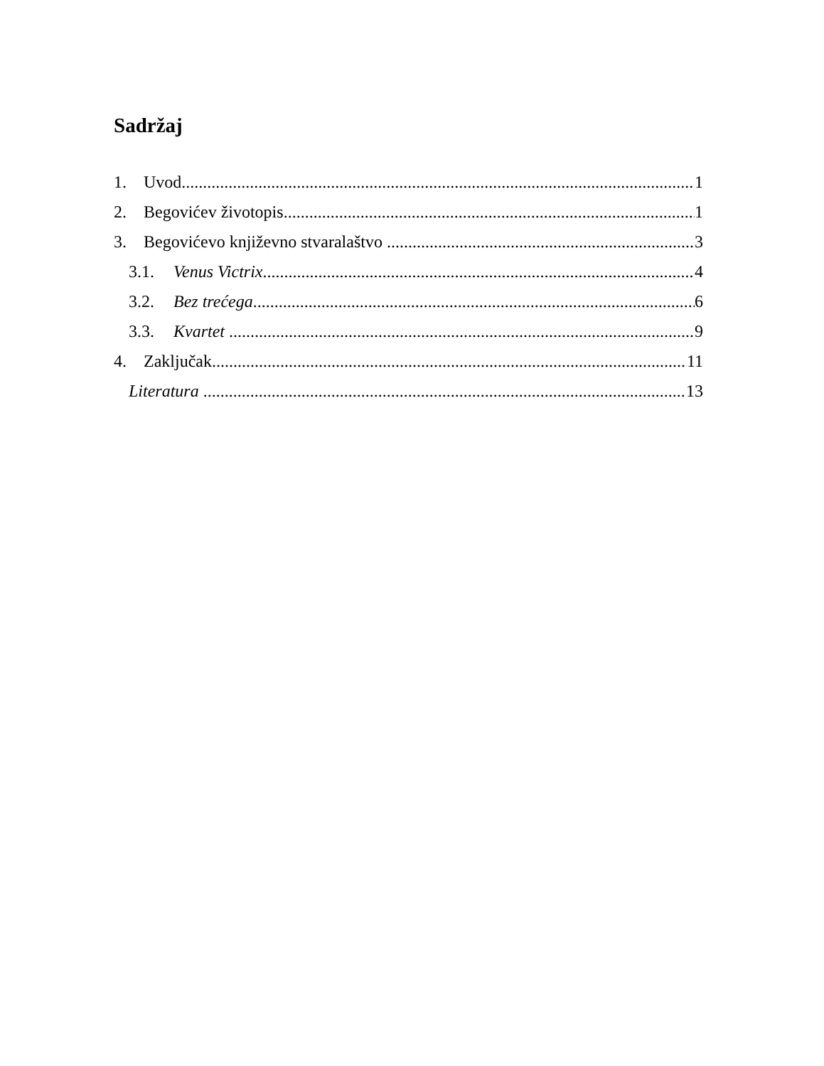Sadržaj
1. Uvod 1
2. Begovićev životopis 1
3. Begovićevo književno stvaralaštvo 3
3.1. Venus Victrix 4
3.2. Bez trećega 6
3.3. Kvartet 9
4. Zaključak 11
Literatura 13